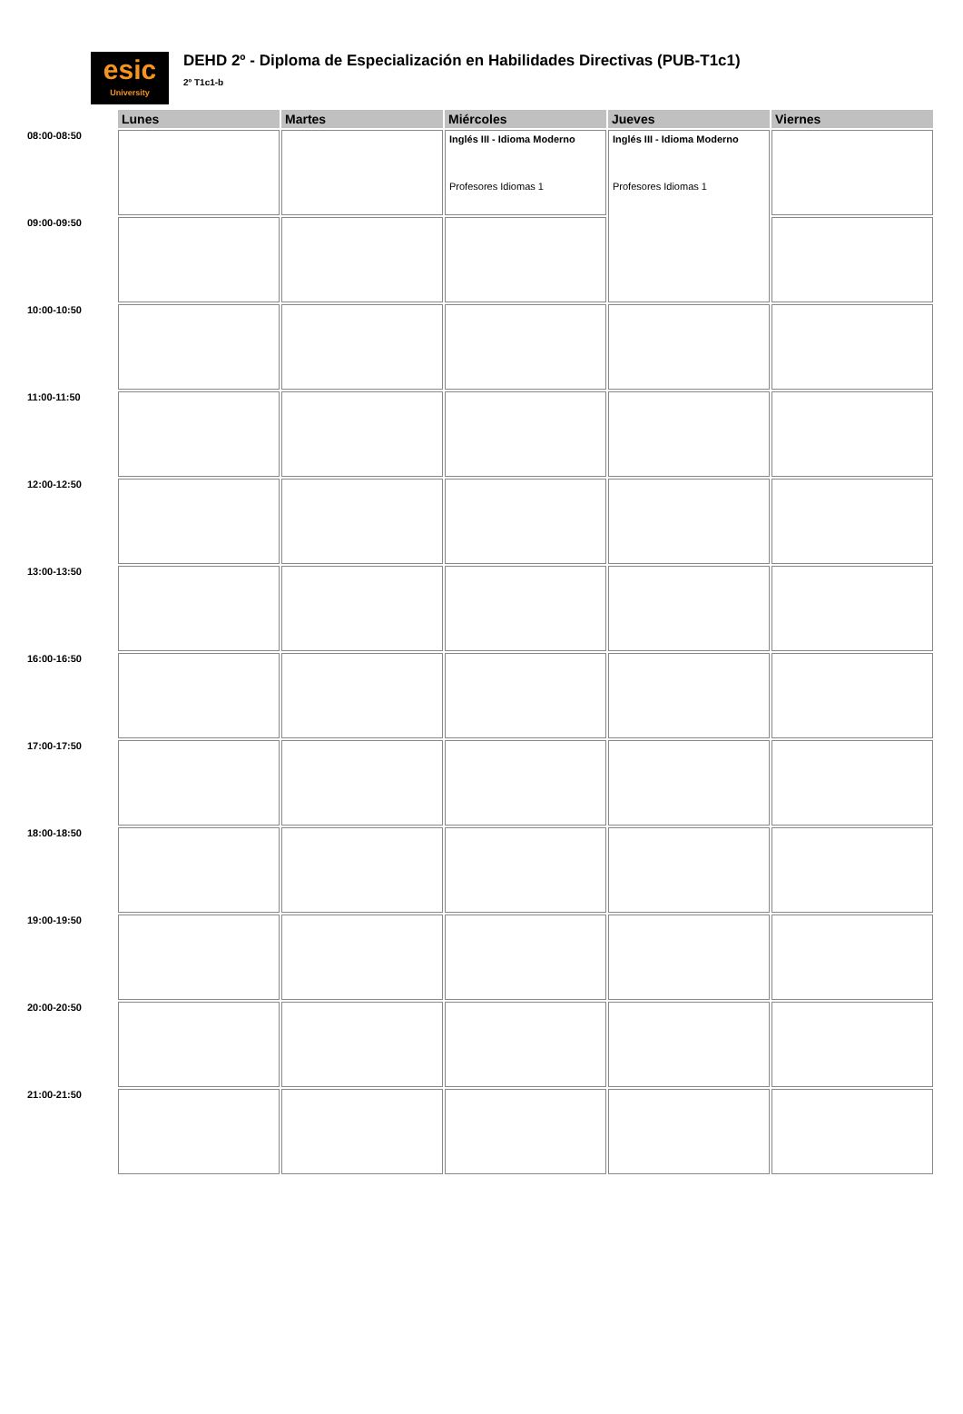esic
University
DEHD 2º - Diploma de Especialización en Habilidades Directivas (PUB-T1c1)
2º T1c1-b
| | Lunes | Martes | Miércoles | Jueves | Viernes |
| --- | --- | --- | --- | --- | --- |
| 08:00-08:50 | | | Inglés III - Idioma Moderno Profesores Idiomas 1 | Inglés III - Idioma Moderno Profesores Idiomas 1 | |
| 09:00-09:50 | | | | | |
| 10:00-10:50 | | | | | |
| 11:00-11:50 | | | | | |
| 12:00-12:50 | | | | | |
| 13:00-13:50 | | | | | |
| 16:00-16:50 | | | | | |
| 17:00-17:50 | | | | | |
| 18:00-18:50 | | | | | |
| 19:00-19:50 | | | | | |
| 20:00-20:50 | | | | | |
| 21:00-21:50 | | | | | |